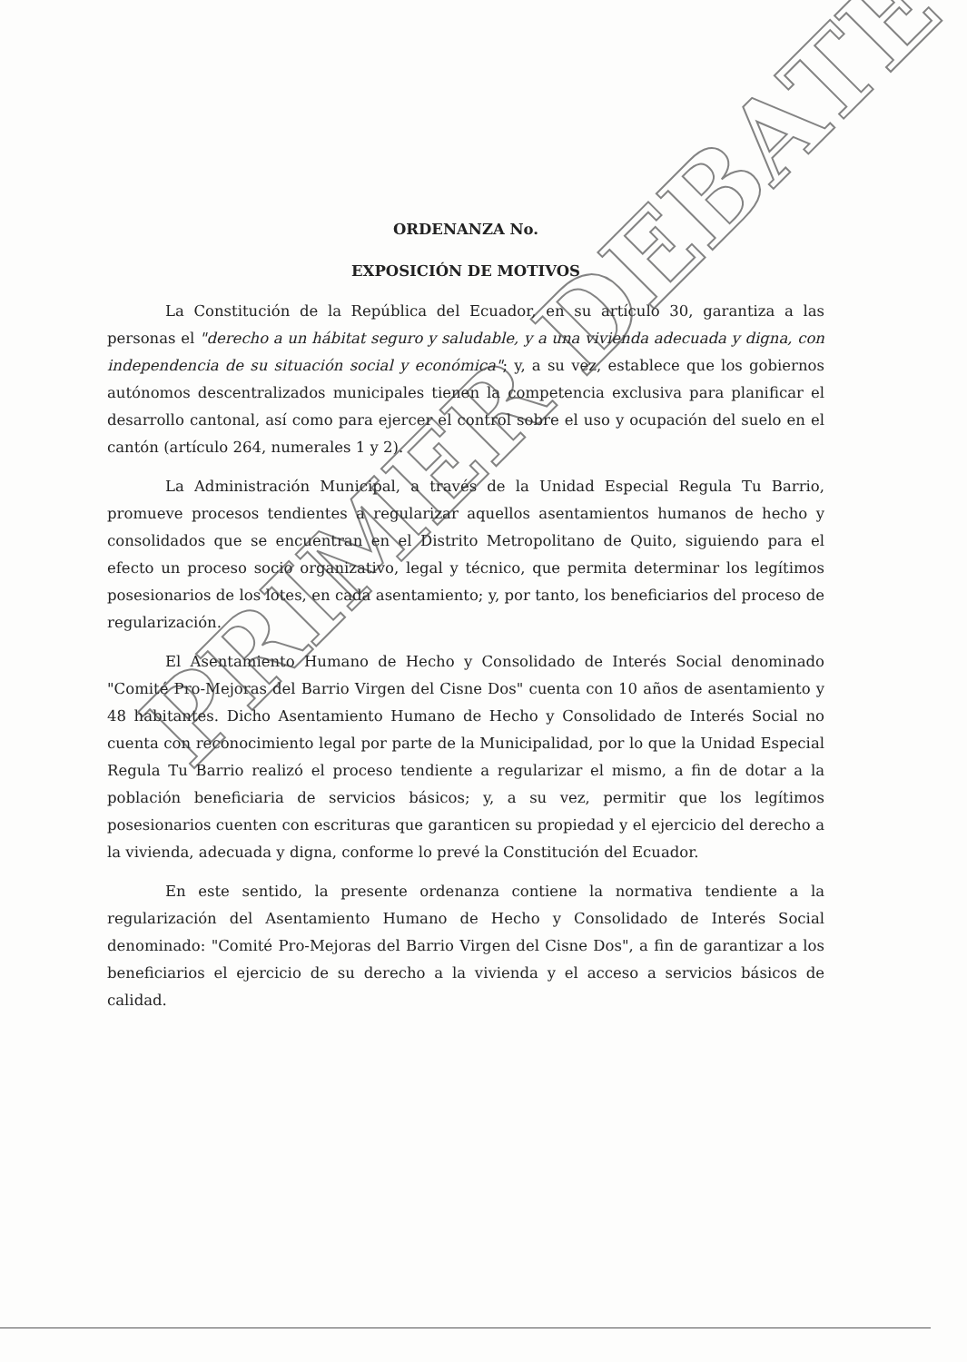ORDENANZA No.
EXPOSICIÓN DE MOTIVOS
La Constitución de la República del Ecuador, en su artículo 30, garantiza a las personas el "derecho a un hábitat seguro y saludable, y a una vivienda adecuada y digna, con independencia de su situación social y económica"; y, a su vez, establece que los gobiernos autónomos descentralizados municipales tienen la competencia exclusiva para planificar el desarrollo cantonal, así como para ejercer el control sobre el uso y ocupación del suelo en el cantón (artículo 264, numerales 1 y 2).
La Administración Municipal, a través de la Unidad Especial Regula Tu Barrio, promueve procesos tendientes a regularizar aquellos asentamientos humanos de hecho y consolidados que se encuentran en el Distrito Metropolitano de Quito, siguiendo para el efecto un proceso socio organizativo, legal y técnico, que permita determinar los legítimos posesionarios de los lotes, en cada asentamiento; y, por tanto, los beneficiarios del proceso de regularización.
El Asentamiento Humano de Hecho y Consolidado de Interés Social denominado "Comité Pro-Mejoras del Barrio Virgen del Cisne Dos" cuenta con 10 años de asentamiento y 48 habitantes. Dicho Asentamiento Humano de Hecho y Consolidado de Interés Social no cuenta con reconocimiento legal por parte de la Municipalidad, por lo que la Unidad Especial Regula Tu Barrio realizó el proceso tendiente a regularizar el mismo, a fin de dotar a la población beneficiaria de servicios básicos; y, a su vez, permitir que los legítimos posesionarios cuenten con escrituras que garanticen su propiedad y el ejercicio del derecho a la vivienda, adecuada y digna, conforme lo prevé la Constitución del Ecuador.
En este sentido, la presente ordenanza contiene la normativa tendiente a la regularización del Asentamiento Humano de Hecho y Consolidado de Interés Social denominado: "Comité Pro-Mejoras del Barrio Virgen del Cisne Dos", a fin de garantizar a los beneficiarios el ejercicio de su derecho a la vivienda y el acceso a servicios básicos de calidad.
PRIMER DEBATE